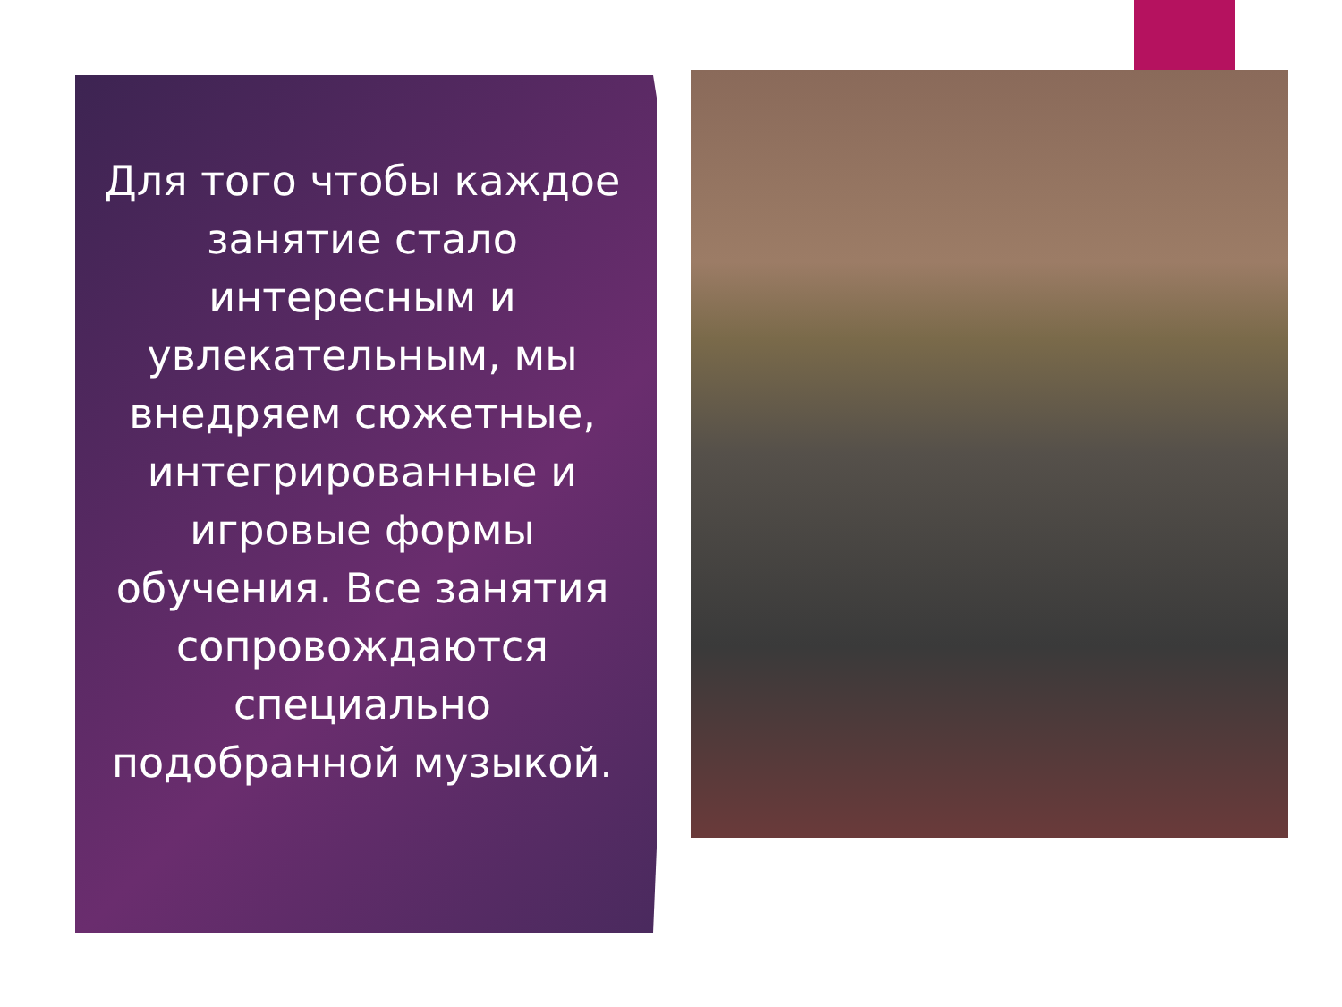Для того чтобы каждое занятие стало интересным и увлекательным, мы внедряем сюжетные, интегрированные и игровые формы обучения. Все занятия сопровождаются специально подобранной музыкой.